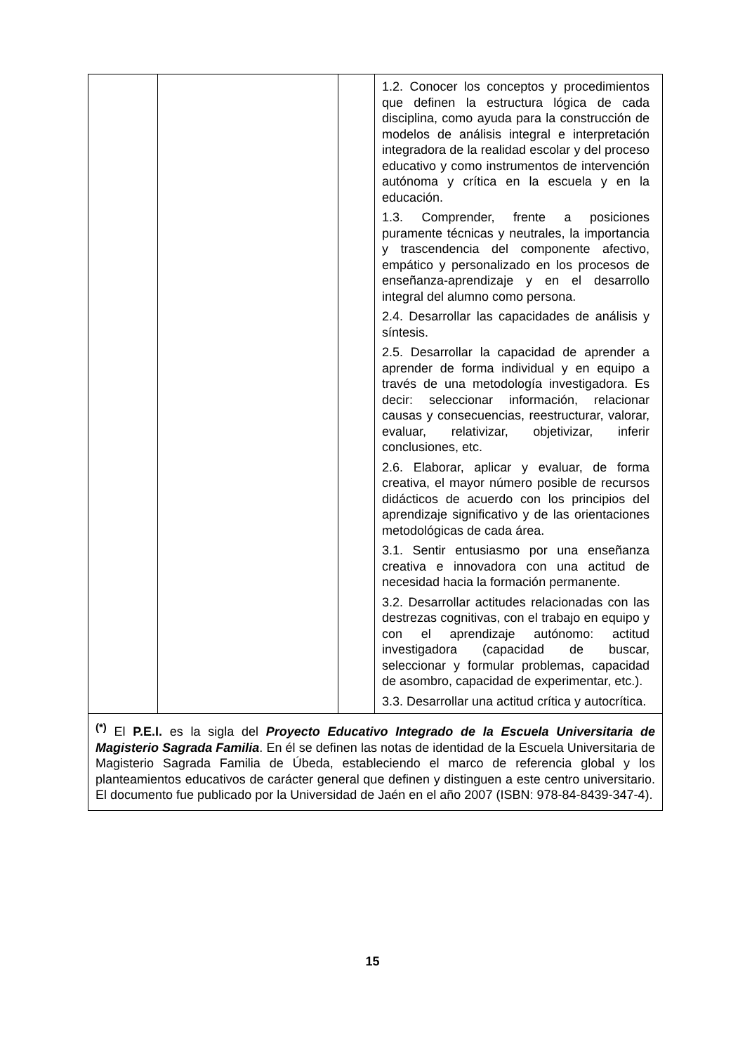| | | | 1.2. Conocer los conceptos y procedimientos que definen la estructura lógica de cada disciplina, como ayuda para la construcción de modelos de análisis integral e interpretación integradora de la realidad escolar y del proceso educativo y como instrumentos de intervención autónoma y crítica en la escuela y en la educación. 1.3. Comprender, frente a posiciones puramente técnicas y neutrales, la importancia y trascendencia del componente afectivo, empático y personalizado en los procesos de enseñanza-aprendizaje y en el desarrollo integral del alumno como persona. 2.4. Desarrollar las capacidades de análisis y síntesis. 2.5. Desarrollar la capacidad de aprender a aprender de forma individual y en equipo a través de una metodología investigadora. Es decir: seleccionar información, relacionar causas y consecuencias, reestructurar, valorar, evaluar, relativizar, objetivizar, inferir conclusiones, etc. 2.6. Elaborar, aplicar y evaluar, de forma creativa, el mayor número posible de recursos didácticos de acuerdo con los principios del aprendizaje significativo y de las orientaciones metodológicas de cada área. 3.1. Sentir entusiasmo por una enseñanza creativa e innovadora con una actitud de necesidad hacia la formación permanente. 3.2. Desarrollar actitudes relacionadas con las destrezas cognitivas, con el trabajo en equipo y con el aprendizaje autónomo: actitud investigadora (capacidad de buscar, seleccionar y formular problemas, capacidad de asombro, capacidad de experimentar, etc.). 3.3. Desarrollar una actitud crítica y autocrítica. |
| <sup>(*)</sup> El P.E.I. es la sigla del Proyecto Educativo Integrado de la Escuela Universitaria de Magisterio Sagrada Familia . En él se definen las notas de identidad de la Escuela Universitaria de Magisterio Sagrada Familia de Úbeda, estableciendo el marco de referencia global y los planteamientos educativos de carácter general que definen y distinguen a este centro universitario. El documento fue publicado por la Universidad de Jaén en el año 2007 (ISBN: 978-84-8439-347-4). | | | |
15